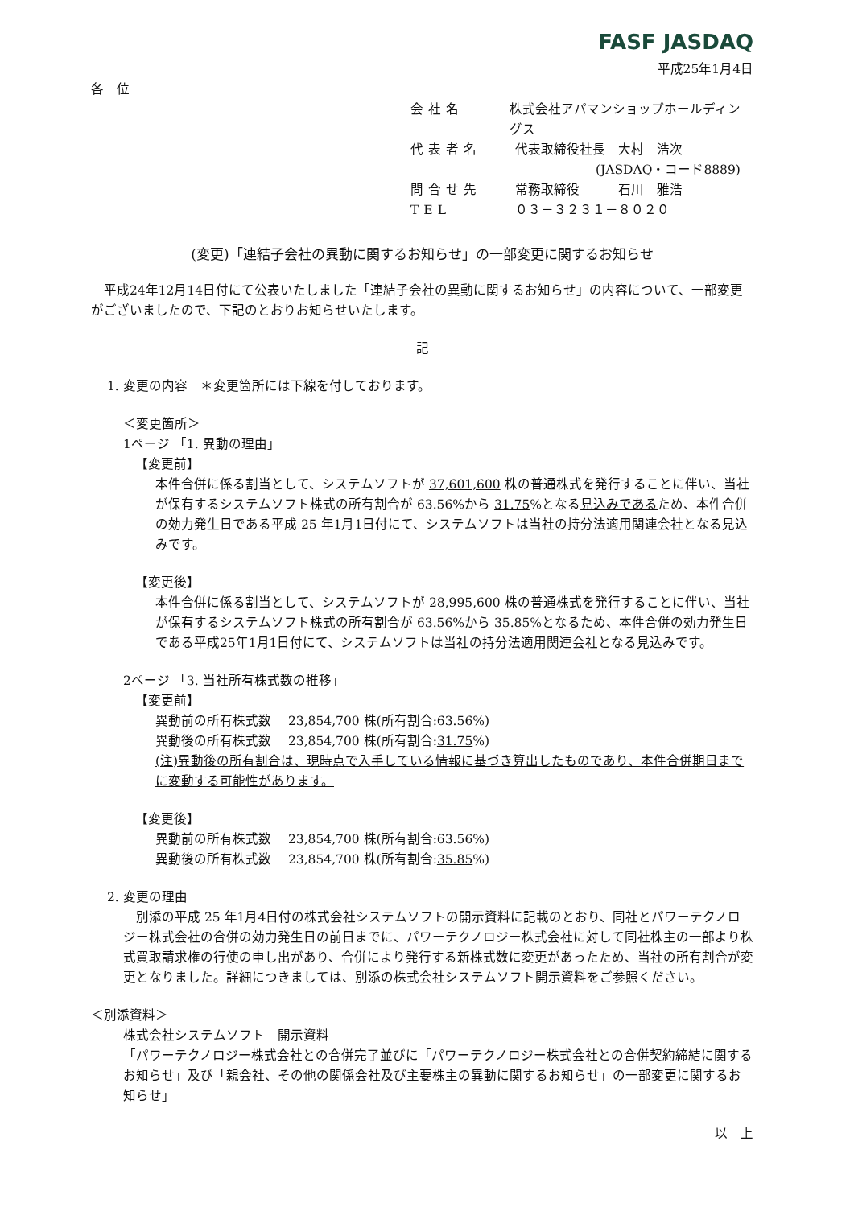FASF JASDAQ
平成25年1月4日
各　位
会社名 株式会社アパマンショップホールディングス
代表者名 代表取締役社長　大村　浩次
(JASDAQ・コード8889)
問合せ先 常務取締役　　　石川　雅浩
TEL ０３－３２３１－８０２０
(変更)「連結子会社の異動に関するお知らせ」の一部変更に関するお知らせ
　平成24年12月14日付にて公表いたしました「連結子会社の異動に関するお知らせ」の内容について、一部変更がございましたので、下記のとおりお知らせいたします。
記
1. 変更の内容　＊変更箇所には下線を付しております。
＜変更箇所＞
1ページ 「1. 異動の理由」
【変更前】
本件合併に係る割当として、システムソフトが 37,601,600 株の普通株式を発行することに伴い、当社が保有するシステムソフト株式の所有割合が 63.56%から 31.75%となる見込みであるため、本件合併の効力発生日である平成 25 年1月1日付にて、システムソフトは当社の持分法適用関連会社となる見込みです。
【変更後】
本件合併に係る割当として、システムソフトが 28,995,600 株の普通株式を発行することに伴い、当社が保有するシステムソフト株式の所有割合が 63.56%から 35.85%となるため、本件合併の効力発生日である平成25年1月1日付にて、システムソフトは当社の持分法適用関連会社となる見込みです。
2ページ 「3. 当社所有株式数の推移」
【変更前】
異動前の所有株式数　 23,854,700 株(所有割合:63.56%)
異動後の所有株式数　 23,854,700 株(所有割合:31.75%)
(注)異動後の所有割合は、現時点で入手している情報に基づき算出したものであり、本件合併期日までに変動する可能性があります。
【変更後】
異動前の所有株式数　 23,854,700 株(所有割合:63.56%)
異動後の所有株式数　 23,854,700 株(所有割合:35.85%)
2. 変更の理由
　別添の平成 25 年1月4日付の株式会社システムソフトの開示資料に記載のとおり、同社とパワーテクノロジー株式会社の合併の効力発生日の前日までに、パワーテクノロジー株式会社に対して同社株主の一部より株式買取請求権の行使の申し出があり、合併により発行する新株式数に変更があったため、当社の所有割合が変更となりました。詳細につきましては、別添の株式会社システムソフト開示資料をご参照ください。
＜別添資料＞
株式会社システムソフト　開示資料
「パワーテクノロジー株式会社との合併完了並びに「パワーテクノロジー株式会社との合併契約締結に関するお知らせ」及び「親会社、その他の関係会社及び主要株主の異動に関するお知らせ」の一部変更に関するお知らせ」
以　上